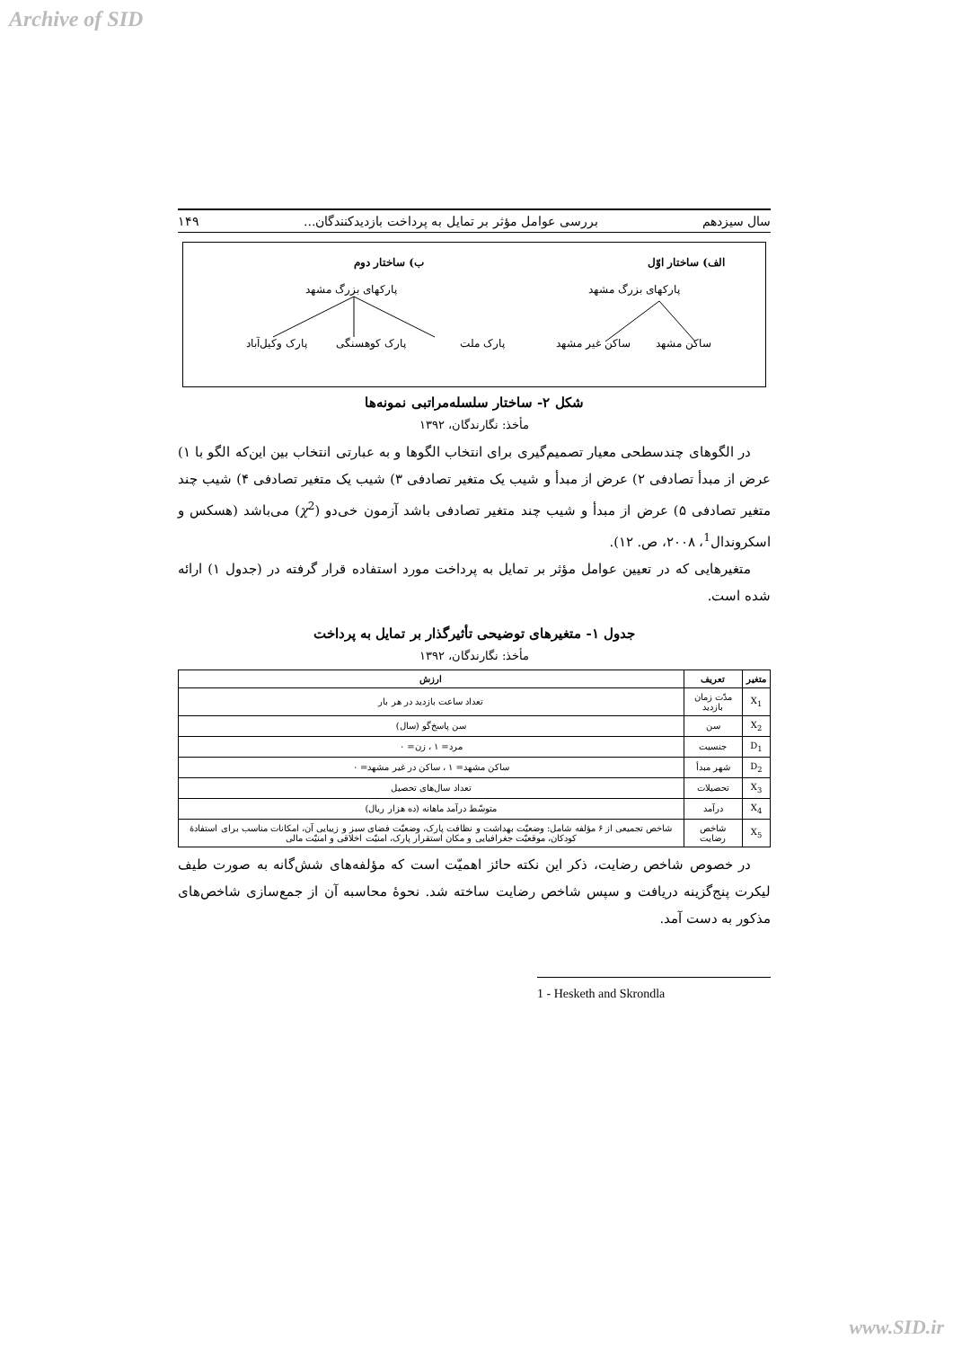Archive of SID
سال سیزدهم بررسی عوامل مؤثر بر تمایل به پرداخت بازدیدکنندگان... ۱۴۹
الف) ساختار اوّل
پارکهای بزرگ مشهد
ساکن مشهد ساکن غیر مشهد
ب) ساختار دوم
پارکهای بزرگ مشهد
پارک ملت پارک کوهسنگی پارک وکیل‌آباد
شکل ۲- ساختار سلسله‌مراتبی نمونه‌ها
مأخذ: نگارندگان، ۱۳۹۲
در الگوهای چندسطحی معیار تصمیم‌گیری برای انتخاب الگوها و به عبارتی انتخاب بین این‌که الگو با ۱) عرض از مبدأ تصادفی ۲) عرض از مبدأ و شیب یک متغیر تصادفی ۳) شیب یک متغیر تصادفی ۴) شیب چند متغیر تصادفی ۵) عرض از مبدأ و شیب چند متغیر تصادفی باشد آزمون خی‌دو (χ<sup>2</sup>) می‌باشد (هسکس و اسکروندال<sup>1</sup>، ۲۰۰۸، ص. ۱۲).
متغیرهایی که در تعیین عوامل مؤثر بر تمایل به پرداخت مورد استفاده قرار گرفته در (جدول ۱) ارائه شده است.
جدول ۱- متغیرهای توضیحی تأثیرگذار بر تمایل به پرداخت
مأخذ: نگارندگان، ۱۳۹۲
| متغیر | تعریف | ارزش |
| --- | --- | --- |
| X<sub>1</sub> | مدّت زمان بازدید | تعداد ساعت بازدید در هر بار |
| X<sub>2</sub> | سن | سن پاسخ‌گو (سال) |
| D<sub>1</sub> | جنسیت | مرد= ۱ ، زن= ۰ |
| D<sub>2</sub> | شهر مبدأ | ساکن مشهد= ۱ ، ساکن در غیر مشهد= ۰ |
| X<sub>3</sub> | تحصیلات | تعداد سال‌های تحصیل |
| X<sub>4</sub> | درآمد | متوسّط درآمد ماهانه (ده هزار ریال) |
| X<sub>5</sub> | شاخص رضایت | شاخص تجمیعی از ۶ مؤلفه شامل: وضعیّت بهداشت و نظافت پارک، وضعیّت فضای سبز و زیبایی آن، امکانات مناسب برای استفادهٔ کودکان، موقعیّت جغرافیایی و مکان استقرار پارک، امنیّت اخلاقی و امنیّت مالی |
در خصوص شاخص رضایت، ذکر این نکته حائز اهمیّت است که مؤلفه‌های شش‌گانه به صورت طیف لیکرت پنج‌گزینه دریافت و سپس شاخص رضایت ساخته شد. نحوهٔ محاسبه آن از جمع‌سازی شاخص‌های مذکور به دست آمد.
1 - Hesketh and Skrondla
www.SID.ir